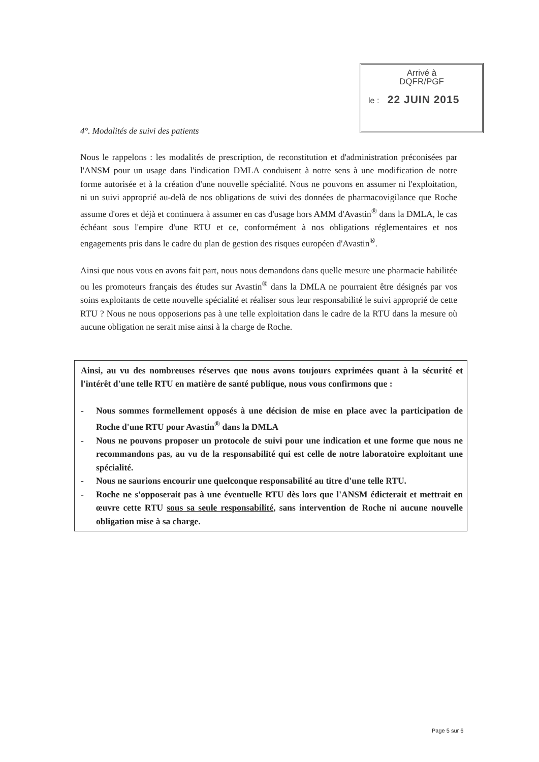Arrivé à
DQFR/PGF
le : 22 JUIN 2015
4°. Modalités de suivi des patients
Nous le rappelons : les modalités de prescription, de reconstitution et d'administration préconisées par l'ANSM pour un usage dans l'indication DMLA conduisent à notre sens à une modification de notre forme autorisée et à la création d'une nouvelle spécialité. Nous ne pouvons en assumer ni l'exploitation, ni un suivi approprié au-delà de nos obligations de suivi des données de pharmacovigilance que Roche assume d'ores et déjà et continuera à assumer en cas d'usage hors AMM d'Avastin<sup>®</sup> dans la DMLA, le cas échéant sous l'empire d'une RTU et ce, conformément à nos obligations réglementaires et nos engagements pris dans le cadre du plan de gestion des risques européen d'Avastin<sup>®</sup>.
Ainsi que nous vous en avons fait part, nous nous demandons dans quelle mesure une pharmacie habilitée ou les promoteurs français des études sur Avastin<sup>®</sup> dans la DMLA ne pourraient être désignés par vos soins exploitants de cette nouvelle spécialité et réaliser sous leur responsabilité le suivi approprié de cette RTU ? Nous ne nous opposerions pas à une telle exploitation dans le cadre de la RTU dans la mesure où aucune obligation ne serait mise ainsi à la charge de Roche.
Ainsi, au vu des nombreuses réserves que nous avons toujours exprimées quant à la sécurité et l'intérêt d'une telle RTU en matière de santé publique, nous vous confirmons que :
- Nous sommes formellement opposés à une décision de mise en place avec la participation de Roche d'une RTU pour Avastin<sup>®</sup> dans la DMLA
- Nous ne pouvons proposer un protocole de suivi pour une indication et une forme que nous ne recommandons pas, au vu de la responsabilité qui est celle de notre laboratoire exploitant une spécialité.
- Nous ne saurions encourir une quelconque responsabilité au titre d'une telle RTU.
- Roche ne s'opposerait pas à une éventuelle RTU dès lors que l'ANSM édicterait et mettrait en œuvre cette RTU sous sa seule responsabilité, sans intervention de Roche ni aucune nouvelle obligation mise à sa charge.
Page 5 sur 6